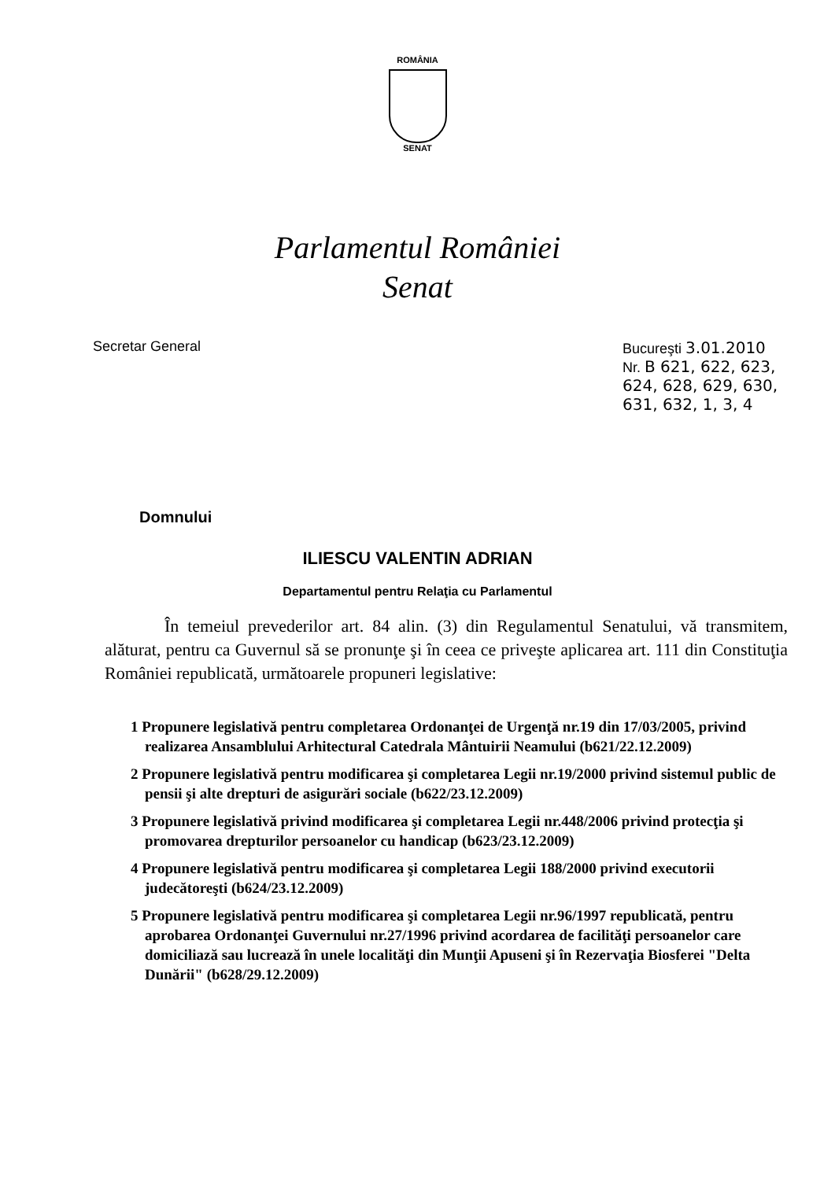ROMÂNIA
SENAT
Parlamentul României
Senat
Secretar General Bucureşti 3.01.2010
Nr. B 621, 622, 623, 624, 628, 629, 630, 631, 632, 1, 3, 4
Domnului
ILIESCU VALENTIN ADRIAN
Departamentul pentru Relaţia cu Parlamentul
În temeiul prevederilor art. 84 alin. (3) din Regulamentul Senatului, vă transmitem, alăturat, pentru ca Guvernul să se pronunţe şi în ceea ce priveşte aplicarea art. 111 din Constituţia României republicată, următoarele propuneri legislative:
1 Propunere legislativă pentru completarea Ordonanţei de Urgenţă nr.19 din 17/03/2005, privind realizarea Ansamblului Arhitectural Catedrala Mântuirii Neamului (b621/22.12.2009)
2 Propunere legislativă pentru modificarea şi completarea Legii nr.19/2000 privind sistemul public de pensii şi alte drepturi de asigurări sociale (b622/23.12.2009)
3 Propunere legislativă privind modificarea şi completarea Legii nr.448/2006 privind protecţia şi promovarea drepturilor persoanelor cu handicap (b623/23.12.2009)
4 Propunere legislativă pentru modificarea şi completarea Legii 188/2000 privind executorii judecătoreşti (b624/23.12.2009)
5 Propunere legislativă pentru modificarea şi completarea Legii nr.96/1997 republicată, pentru aprobarea Ordonanţei Guvernului nr.27/1996 privind acordarea de facilităţi persoanelor care domiciliază sau lucrează în unele localităţi din Munţii Apuseni şi în Rezervaţia Biosferei "Delta Dunării" (b628/29.12.2009)